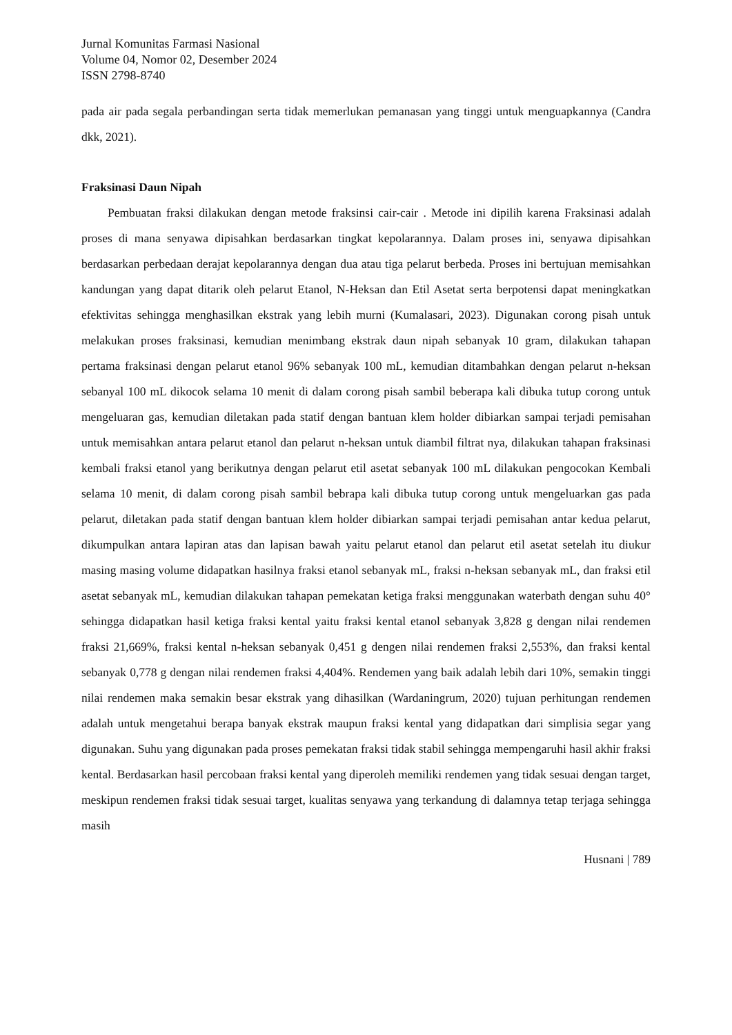Jurnal Komunitas Farmasi Nasional
Volume 04, Nomor 02, Desember 2024
ISSN 2798-8740
pada air pada segala perbandingan serta tidak memerlukan pemanasan yang tinggi untuk menguapkannya (Candra dkk, 2021).
Fraksinasi Daun Nipah
Pembuatan fraksi dilakukan dengan metode fraksinsi cair-cair . Metode ini dipilih karena Fraksinasi adalah proses di mana senyawa dipisahkan berdasarkan tingkat kepolarannya. Dalam proses ini, senyawa dipisahkan berdasarkan perbedaan derajat kepolarannya dengan dua atau tiga pelarut berbeda. Proses ini bertujuan memisahkan kandungan yang dapat ditarik oleh pelarut Etanol, N-Heksan dan Etil Asetat serta berpotensi dapat meningkatkan efektivitas sehingga menghasilkan ekstrak yang lebih murni (Kumalasari, 2023). Digunakan corong pisah untuk melakukan proses fraksinasi, kemudian menimbang ekstrak daun nipah sebanyak 10 gram, dilakukan tahapan pertama fraksinasi dengan pelarut etanol 96% sebanyak 100 mL, kemudian ditambahkan dengan pelarut n-heksan sebanyal 100 mL dikocok selama 10 menit di dalam corong pisah sambil beberapa kali dibuka tutup corong untuk mengeluaran gas, kemudian diletakan pada statif dengan bantuan klem holder dibiarkan sampai terjadi pemisahan untuk memisahkan antara pelarut etanol dan pelarut n-heksan untuk diambil filtrat nya, dilakukan tahapan fraksinasi kembali fraksi etanol yang berikutnya dengan pelarut etil asetat sebanyak 100 mL dilakukan pengocokan Kembali selama 10 menit, di dalam corong pisah sambil bebrapa kali dibuka tutup corong untuk mengeluarkan gas pada pelarut, diletakan pada statif dengan bantuan klem holder dibiarkan sampai terjadi pemisahan antar kedua pelarut, dikumpulkan antara lapiran atas dan lapisan bawah yaitu pelarut etanol dan pelarut etil asetat setelah itu diukur masing masing volume didapatkan hasilnya fraksi etanol sebanyak mL, fraksi n-heksan sebanyak mL, dan fraksi etil asetat sebanyak mL, kemudian dilakukan tahapan pemekatan ketiga fraksi menggunakan waterbath dengan suhu 40° sehingga didapatkan hasil ketiga fraksi kental yaitu fraksi kental etanol sebanyak 3,828 g dengan nilai rendemen fraksi 21,669%, fraksi kental n-heksan sebanyak 0,451 g dengen nilai rendemen fraksi 2,553%, dan fraksi kental sebanyak 0,778 g dengan nilai rendemen fraksi 4,404%. Rendemen yang baik adalah lebih dari 10%, semakin tinggi nilai rendemen maka semakin besar ekstrak yang dihasilkan (Wardaningrum, 2020) tujuan perhitungan rendemen adalah untuk mengetahui berapa banyak ekstrak maupun fraksi kental yang didapatkan dari simplisia segar yang digunakan. Suhu yang digunakan pada proses pemekatan fraksi tidak stabil sehingga mempengaruhi hasil akhir fraksi kental. Berdasarkan hasil percobaan fraksi kental yang diperoleh memiliki rendemen yang tidak sesuai dengan target, meskipun rendemen fraksi tidak sesuai target, kualitas senyawa yang terkandung di dalamnya tetap terjaga sehingga masih
Husnani | 789